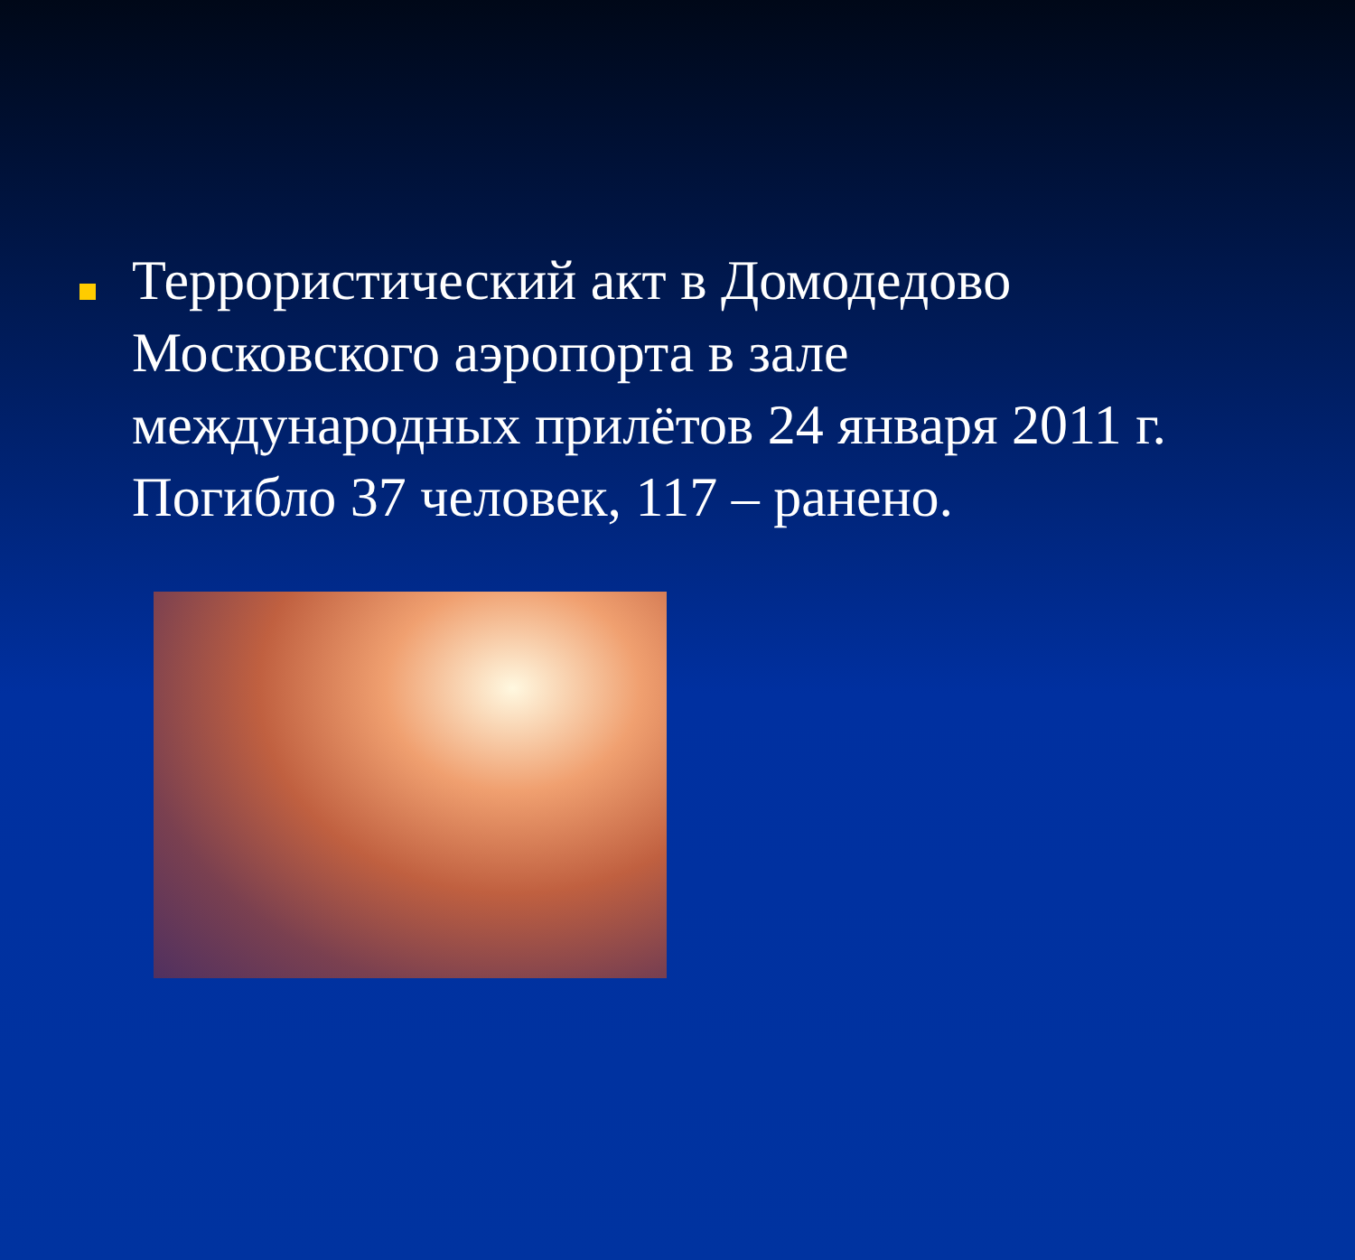Террористический акт в Домодедово Московского аэропорта в зале международных прилётов 24 января 2011 г. Погибло 37 человек, 117 – ранено.